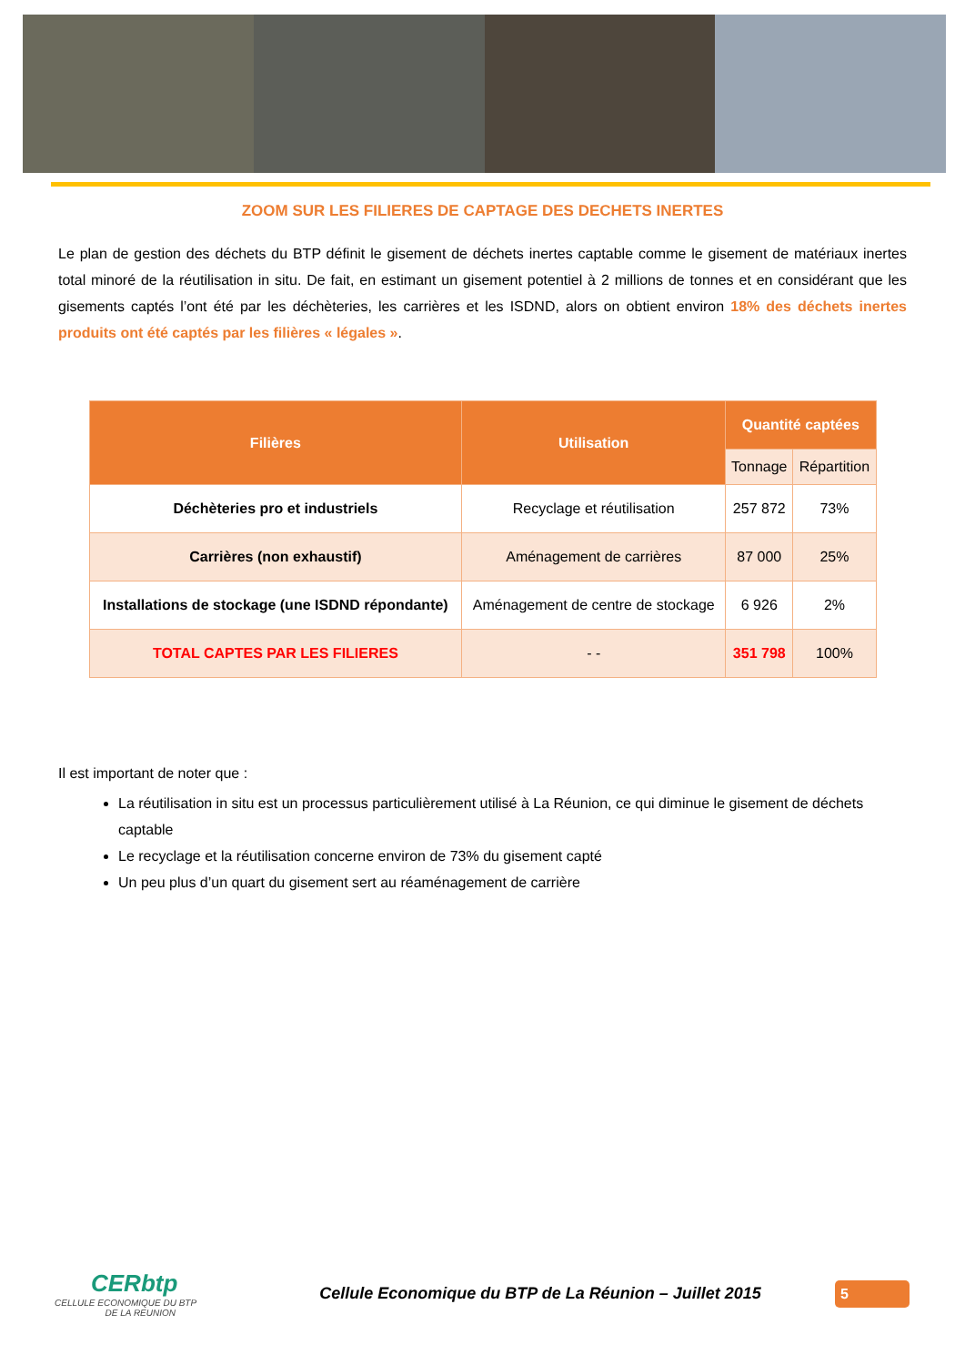ZOOM SUR LES FILIERES DE CAPTAGE DES DECHETS INERTES
Le plan de gestion des déchets du BTP définit le gisement de déchets inertes captable comme le gisement de matériaux inertes total minoré de la réutilisation in situ. De fait, en estimant un gisement potentiel à 2 millions de tonnes et en considérant que les gisements captés l’ont été par les déchèteries, les carrières et les ISDND, alors on obtient environ 18% des déchets inertes produits ont été captés par les filières « légales ».
| Filières | Utilisation | Quantité captées | |
| --- | --- | --- | --- |
| | | Tonnage | Répartition |
| Déchèteries pro et industriels | Recyclage et réutilisation | 257 872 | 73% |
| Carrières (non exhaustif) | Aménagement de carrières | 87 000 | 25% |
| Installations de stockage (une ISDND répondante) | Aménagement de centre de stockage | 6 926 | 2% |
| TOTAL CAPTES PAR LES FILIERES | - - | 351 798 | 100% |
Il est important de noter que :
La réutilisation in situ est un processus particulièrement utilisé à La Réunion, ce qui diminue le gisement de déchets captable
Le recyclage et la réutilisation concerne environ de 73% du gisement capté
Un peu plus d’un quart du gisement sert au réaménagement de carrière
CERbtp
CELLULE ECONOMIQUE DU BTP
DE LA REUNION
Cellule Economique du BTP de La Réunion – Juillet 2015
5